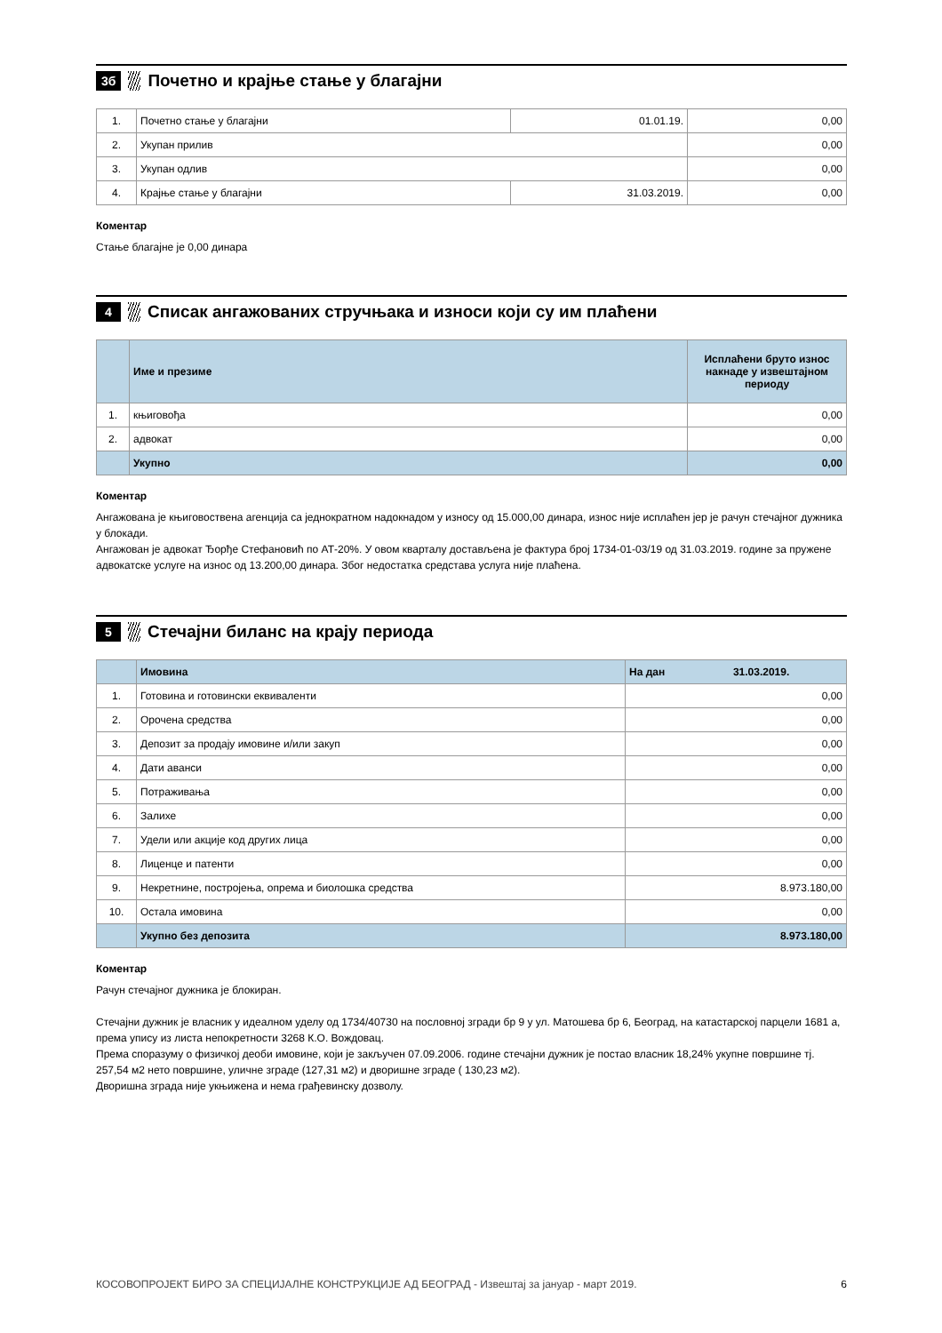3б
Почетно и крајње стање у благајни
| 1. | Почетно стање у благајни | 01.01.19. | 0,00 |
| 2. | Укупан прилив | | 0,00 |
| 3. | Укупан одлив | | 0,00 |
| 4. | Крајње стање у благајни | 31.03.2019. | 0,00 |
Коментар
Стање благајне је 0,00 динара
4
Списак ангажованих стручњака и износи који су им плаћени
| | Име и презиме | Исплаћени бруто износ накнаде у извештајном периоду |
| --- | --- | --- |
| 1. | књиговођа | 0,00 |
| 2. | адвокат | 0,00 |
| | Укупно | 0,00 |
Коментар
Ангажована је књиговоствена агенција са једнократном надокнадом у износу од 15.000,00 динара, износ није исплаћен јер је рачун стечајног дужника у блокади.
Ангажован је адвокат Ђорђе Стефановић по АТ-20%. У овом кварталу достављена је фактура број 1734-01-03/19 од 31.03.2019. године за пружене адвокатске услуге на износ од 13.200,00 динара. Због недостатка средстава услуга није плаћена.
5
Стечајни биланс на крају периода
| | Имовина | На дан 31.03.2019. |
| 1. | Готовина и готовински еквиваленти | 0,00 |
| 2. | Орочена средства | 0,00 |
| 3. | Депозит за продају имовине и/или закуп | 0,00 |
| 4. | Дати аванси | 0,00 |
| 5. | Потраживања | 0,00 |
| 6. | Залихе | 0,00 |
| 7. | Удели или акције код других лица | 0,00 |
| 8. | Лиценце и патенти | 0,00 |
| 9. | Некретнине, постројења, опрема и биолошка средства | 8.973.180,00 |
| 10. | Остала имовина | 0,00 |
| | Укупно без депозита | 8.973.180,00 |
Коментар
Рачун стечајног дужника је блокиран.
Стечајни дужник је власник у идеалном уделу од 1734/40730 на пословној згради бр 9 у ул. Матошева бр 6, Београд, на катастарској парцели 1681 а, према упису из листа непокретности 3268 К.О. Вождовац.
Према споразуму о физичкој деоби имовине, који је закључен 07.09.2006. године стечајни дужник је постао власник 18,24% укупне површине тј. 257,54 м2 нето површине, уличне зграде (127,31 м2) и дворишне зграде ( 130,23 м2).
Дворишна зграда није укњижена и нема грађевинску дозволу.
КОСОВОПРОЈЕКТ БИРО ЗА СПЕЦИЈАЛНЕ КОНСТРУКЦИЈЕ АД БЕОГРАД - Извештај за јануар - март 2019. 6